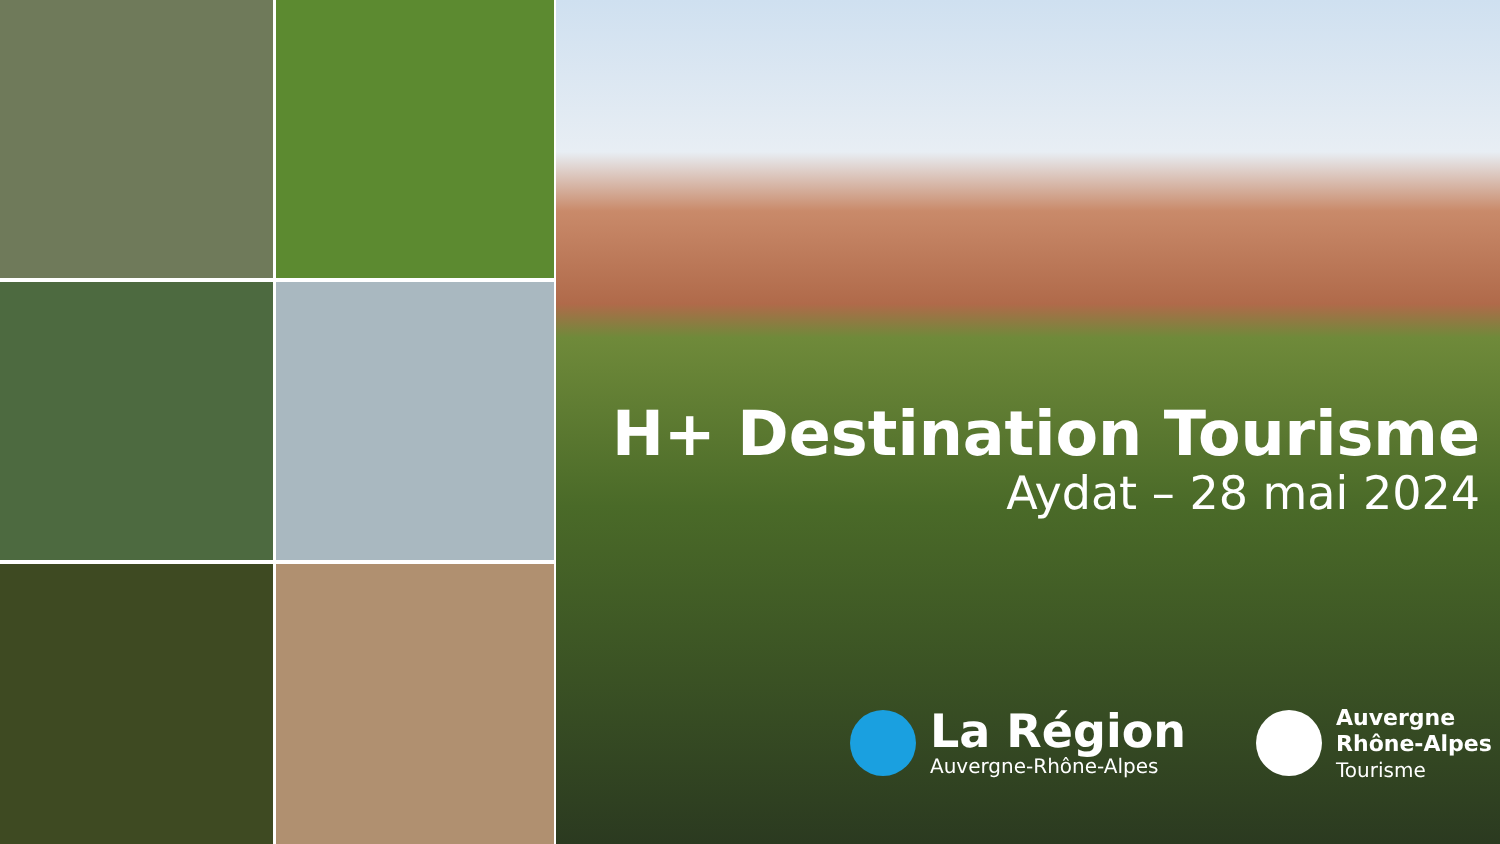H+ Destination Tourisme
Aydat – 28 mai 2024
La Région
Auvergne-Rhône-Alpes
Auvergne
Rhône-Alpes
Tourisme